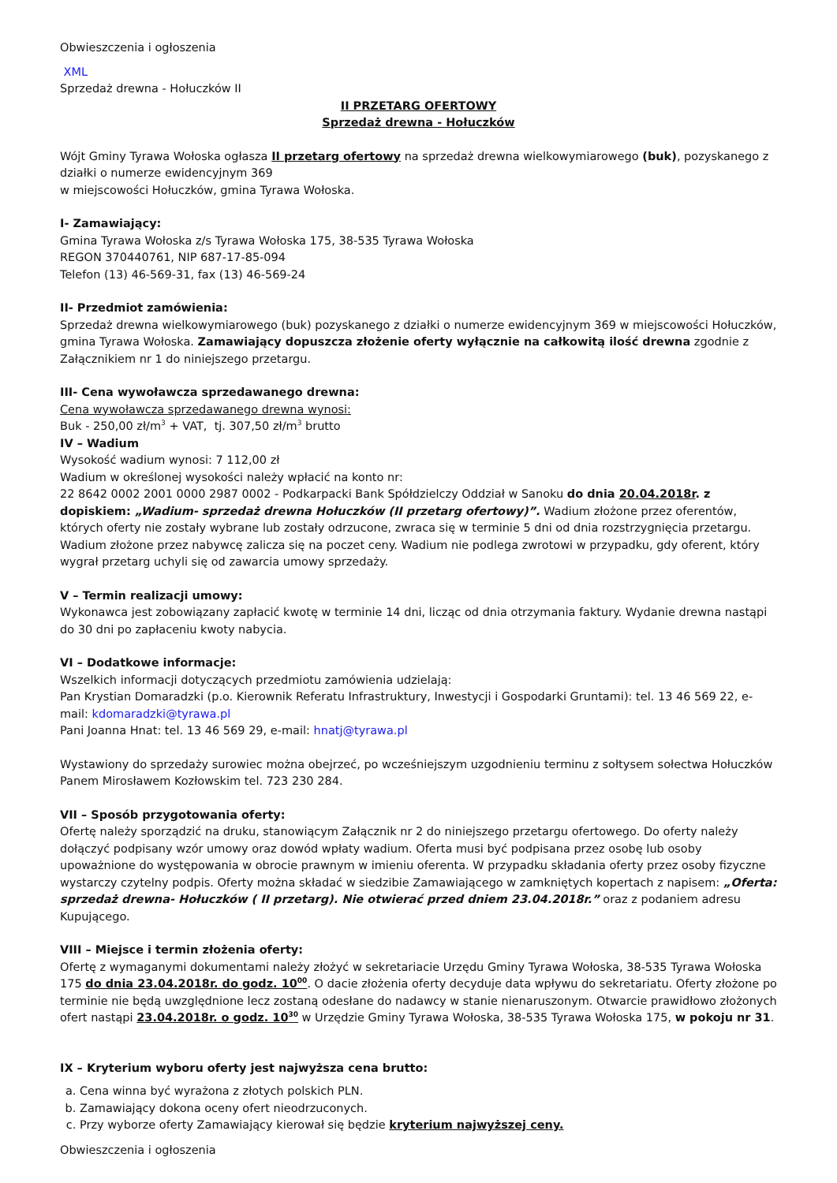Obwieszczenia i ogłoszenia
XML
Sprzedaż drewna - Hołuczków II
II PRZETARG OFERTOWY
Sprzedaż drewna - Hołuczków
Wójt Gminy Tyrawa Wołoska ogłasza II przetarg ofertowy na sprzedaż drewna wielkowymiarowego (buk), pozyskanego z działki o numerze ewidencyjnym 369
w miejscowości Hołuczków, gmina Tyrawa Wołoska.
I- Zamawiający:
Gmina Tyrawa Wołoska z/s Tyrawa Wołoska 175, 38-535 Tyrawa Wołoska
REGON 370440761, NIP 687-17-85-094
Telefon (13) 46-569-31, fax (13) 46-569-24
II- Przedmiot zamówienia:
Sprzedaż drewna wielkowymiarowego (buk) pozyskanego z działki o numerze ewidencyjnym 369 w miejscowości Hołuczków, gmina Tyrawa Wołoska. Zamawiający dopuszcza złożenie oferty wyłącznie na całkowitą ilość drewna zgodnie z Załącznikiem nr 1 do niniejszego przetargu.
III- Cena wywoławcza sprzedawanego drewna:
Cena wywoławcza sprzedawanego drewna wynosi:
Buk - 250,00 zł/m<sup>3</sup> + VAT, tj. 307,50 zł/m<sup>3</sup> brutto
IV – Wadium
Wysokość wadium wynosi: 7 112,00 zł
Wadium w określonej wysokości należy wpłacić na konto nr:
22 8642 0002 2001 0000 2987 0002 - Podkarpacki Bank Spółdzielczy Oddział w Sanoku do dnia 20.04.2018r. z dopiskiem: „Wadium- sprzedaż drewna Hołuczków (II przetarg ofertowy)”. Wadium złożone przez oferentów, których oferty nie zostały wybrane lub zostały odrzucone, zwraca się w terminie 5 dni od dnia rozstrzygnięcia przetargu. Wadium złożone przez nabywcę zalicza się na poczet ceny. Wadium nie podlega zwrotowi w przypadku, gdy oferent, który wygrał przetarg uchyli się od zawarcia umowy sprzedaży.
V – Termin realizacji umowy:
Wykonawca jest zobowiązany zapłacić kwotę w terminie 14 dni, licząc od dnia otrzymania faktury. Wydanie drewna nastąpi do 30 dni po zapłaceniu kwoty nabycia.
VI – Dodatkowe informacje:
Wszelkich informacji dotyczących przedmiotu zamówienia udzielają:
Pan Krystian Domaradzki (p.o. Kierownik Referatu Infrastruktury, Inwestycji i Gospodarki Gruntami): tel. 13 46 569 22, e-mail: kdomaradzki@tyrawa.pl
Pani Joanna Hnat: tel. 13 46 569 29, e-mail: hnatj@tyrawa.pl
Wystawiony do sprzedaży surowiec można obejrzeć, po wcześniejszym uzgodnieniu terminu z sołtysem sołectwa Hołuczków Panem Mirosławem Kozłowskim tel. 723 230 284.
VII – Sposób przygotowania oferty:
Ofertę należy sporządzić na druku, stanowiącym Załącznik nr 2 do niniejszego przetargu ofertowego. Do oferty należy dołączyć podpisany wzór umowy oraz dowód wpłaty wadium. Oferta musi być podpisana przez osobę lub osoby upoważnione do występowania w obrocie prawnym w imieniu oferenta. W przypadku składania oferty przez osoby fizyczne wystarczy czytelny podpis. Oferty można składać w siedzibie Zamawiającego w zamkniętych kopertach z napisem: „Oferta: sprzedaż drewna- Hołuczków ( II przetarg). Nie otwierać przed dniem 23.04.2018r.” oraz z podaniem adresu Kupującego.
VIII – Miejsce i termin złożenia oferty:
Ofertę z wymaganymi dokumentami należy złożyć w sekretariacie Urzędu Gminy Tyrawa Wołoska, 38-535 Tyrawa Wołoska 175 do dnia 23.04.2018r. do godz. 10<sup>00</sup>. O dacie złożenia oferty decyduje data wpływu do sekretariatu. Oferty złożone po terminie nie będą uwzględnione lecz zostaną odesłane do nadawcy w stanie nienaruszonym. Otwarcie prawidłowo złożonych ofert nastąpi 23.04.2018r. o godz. 10<sup>30</sup> w Urzędzie Gminy Tyrawa Wołoska, 38-535 Tyrawa Wołoska 175, w pokoju nr 31.
IX – Kryterium wyboru oferty jest najwyższa cena brutto:
a. Cena winna być wyrażona z złotych polskich PLN.
b. Zamawiający dokona oceny ofert nieodrzuconych.
c. Przy wyborze oferty Zamawiający kierował się będzie kryterium najwyższej ceny.
Obwieszczenia i ogłoszenia